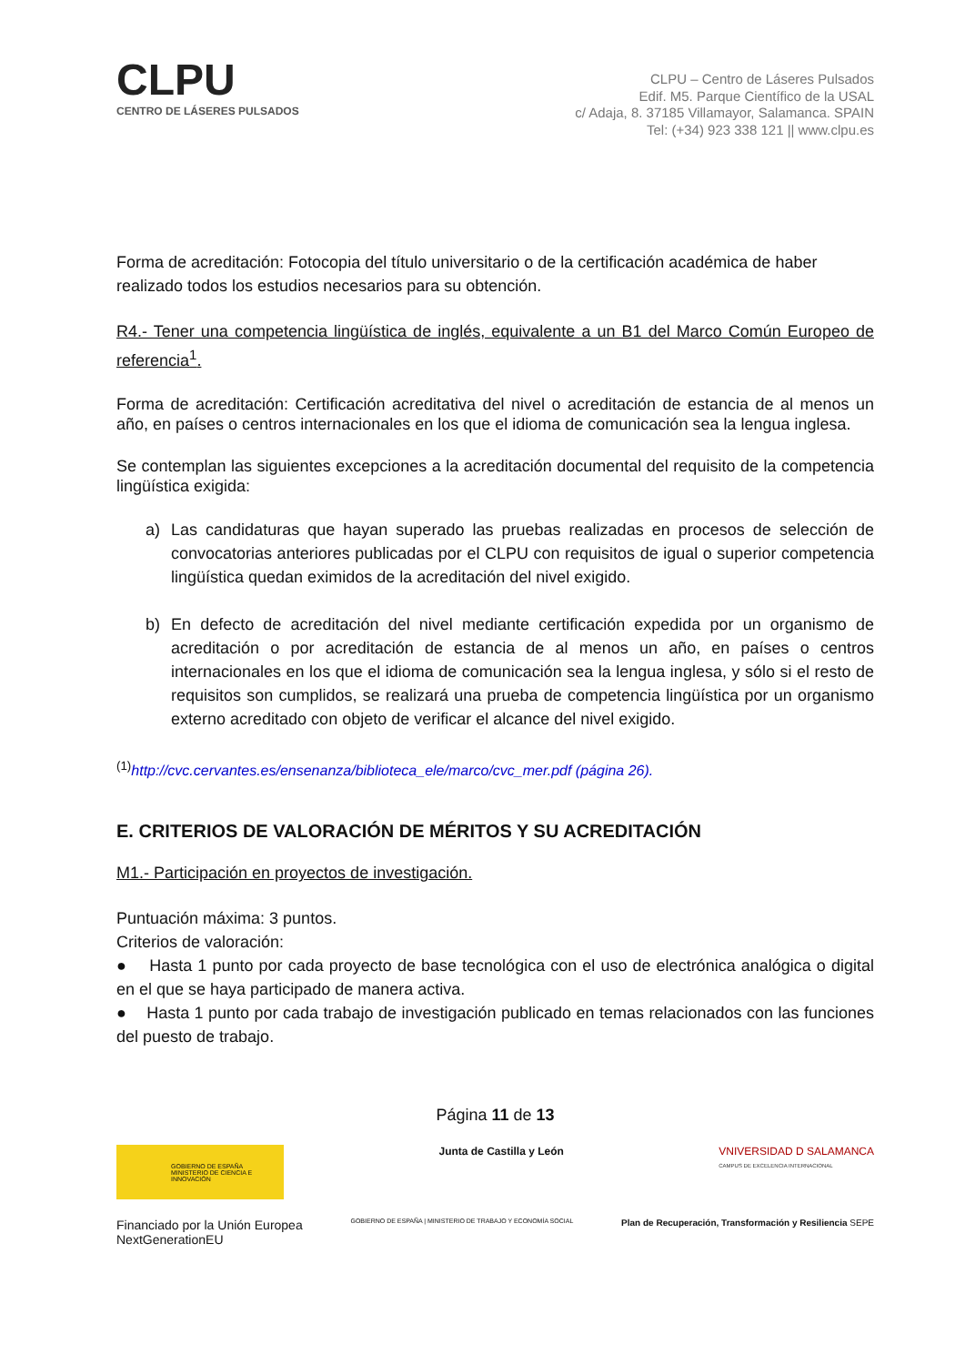CLPU
CENTRO DE LÁSERES PULSADOS
CLPU – Centro de Láseres Pulsados
Edif. M5. Parque Científico de la USAL
c/ Adaja, 8. 37185 Villamayor, Salamanca. SPAIN
Tel: (+34) 923 338 121 || www.clpu.es
Forma de acreditación: Fotocopia del título universitario o de la certificación académica de haber realizado todos los estudios necesarios para su obtención.
R4.- Tener una competencia lingüística de inglés, equivalente a un B1 del Marco Común Europeo de referencia<sup>1</sup>.
Forma de acreditación: Certificación acreditativa del nivel o acreditación de estancia de al menos un año, en países o centros internacionales en los que el idioma de comunicación sea la lengua inglesa.
Se contemplan las siguientes excepciones a la acreditación documental del requisito de la competencia lingüística exigida:
a) Las candidaturas que hayan superado las pruebas realizadas en procesos de selección de convocatorias anteriores publicadas por el CLPU con requisitos de igual o superior competencia lingüística quedan eximidos de la acreditación del nivel exigido.
b) En defecto de acreditación del nivel mediante certificación expedida por un organismo de acreditación o por acreditación de estancia de al menos un año, en países o centros internacionales en los que el idioma de comunicación sea la lengua inglesa, y sólo si el resto de requisitos son cumplidos, se realizará una prueba de competencia lingüística por un organismo externo acreditado con objeto de verificar el alcance del nivel exigido.
<sup>(1)</sup> http://cvc.cervantes.es/ensenanza/biblioteca_ele/marco/cvc_mer.pdf (página 26).
E. CRITERIOS DE VALORACIÓN DE MÉRITOS Y SU ACREDITACIÓN
M1.- Participación en proyectos de investigación.
Puntuación máxima: 3 puntos.
Criterios de valoración:
● Hasta 1 punto por cada proyecto de base tecnológica con el uso de electrónica analógica o digital en el que se haya participado de manera activa.
● Hasta 1 punto por cada trabajo de investigación publicado en temas relacionados con las funciones del puesto de trabajo.
Página 11 de 13
GOBIERNO DE ESPAÑA MINISTERIO DE CIENCIA E INNOVACIÓN
Junta de Castilla y León VNIVERSIDAD D SALAMANCA
CAMPUS DE EXCELENCIA INTERNACIONAL
Financiado por la Unión Europea
NextGenerationEU
GOBIERNO DE ESPAÑA | MINISTERIO DE TRABAJO Y ECONOMÍA SOCIAL
Plan de Recuperación, Transformación y Resiliencia SEPE